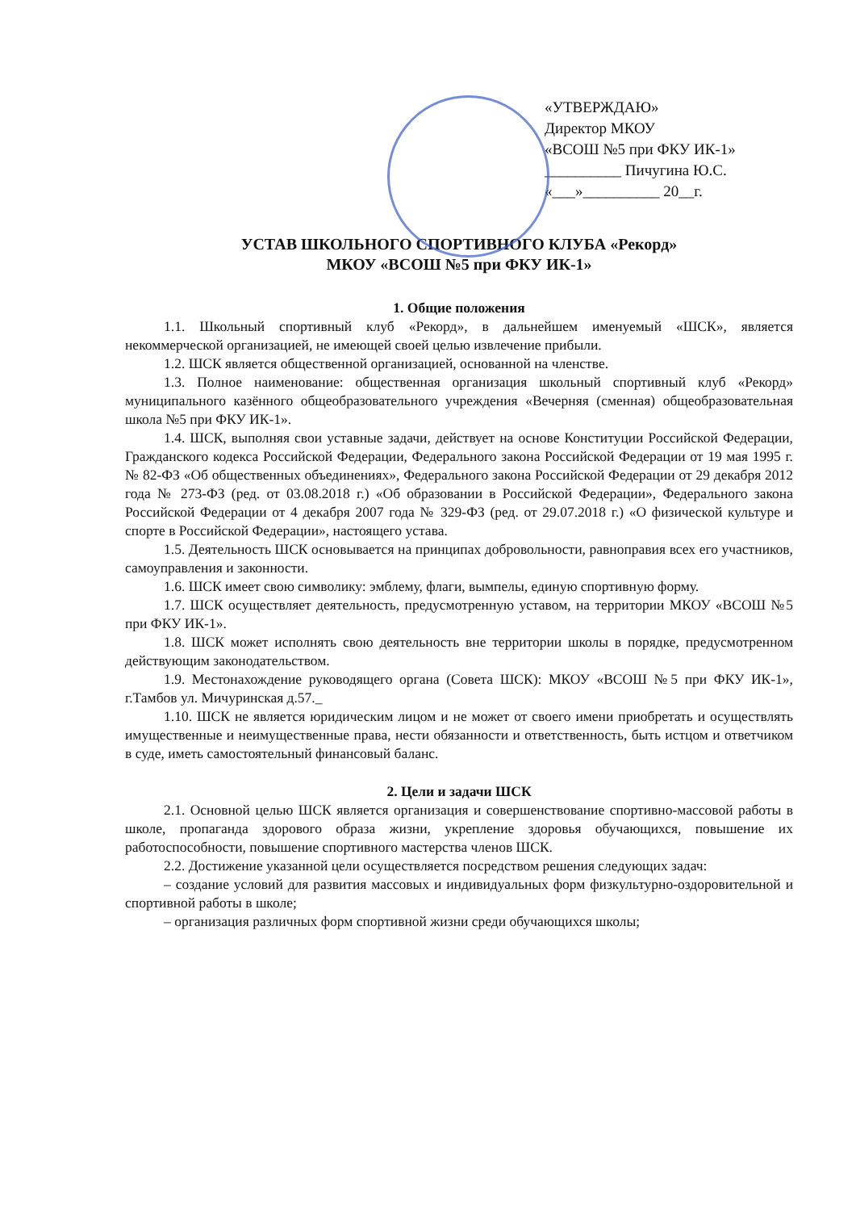«УТВЕРЖДАЮ»
Директор МКОУ
«ВСОШ №5 при ФКУ ИК-1»
__________ Пичугина Ю.С.
«___»__________ 20__г.
УСТАВ ШКОЛЬНОГО СПОРТИВНОГО КЛУБА «Рекорд»
МКОУ «ВСОШ №5 при ФКУ ИК-1»
1. Общие положения
1.1. Школьный спортивный клуб «Рекорд», в дальнейшем именуемый «ШСК», является некоммерческой организацией, не имеющей своей целью извлечение прибыли.
1.2. ШСК является общественной организацией, основанной на членстве.
1.3. Полное наименование: общественная организация школьный спортивный клуб «Рекорд» муниципального казённого общеобразовательного учреждения «Вечерняя (сменная) общеобразовательная школа №5 при ФКУ ИК-1».
1.4. ШСК, выполняя свои уставные задачи, действует на основе Конституции Российской Федерации, Гражданского кодекса Российской Федерации, Федерального закона Российской Федерации от 19 мая 1995 г. № 82-ФЗ «Об общественных объединениях», Федерального закона Российской Федерации от 29 декабря 2012 года № 273-ФЗ (ред. от 03.08.2018 г.) «Об образовании в Российской Федерации», Федерального закона Российской Федерации от 4 декабря 2007 года № 329-ФЗ (ред. от 29.07.2018 г.) «О физической культуре и спорте в Российской Федерации», настоящего устава.
1.5. Деятельность ШСК основывается на принципах добровольности, равноправия всех его участников, самоуправления и законности.
1.6. ШСК имеет свою символику: эмблему, флаги, вымпелы, единую спортивную форму.
1.7. ШСК осуществляет деятельность, предусмотренную уставом, на территории МКОУ «ВСОШ №5 при ФКУ ИК-1».
1.8. ШСК может исполнять свою деятельность вне территории школы в порядке, предусмотренном действующим законодательством.
1.9. Местонахождение руководящего органа (Совета ШСК): МКОУ «ВСОШ №5 при ФКУ ИК-1», г.Тамбов ул. Мичуринская д.57._
1.10. ШСК не является юридическим лицом и не может от своего имени приобретать и осуществлять имущественные и неимущественные права, нести обязанности и ответственность, быть истцом и ответчиком в суде, иметь самостоятельный финансовый баланс.
2. Цели и задачи ШСК
2.1. Основной целью ШСК является организация и совершенствование спортивно-массовой работы в школе, пропаганда здорового образа жизни, укрепление здоровья обучающихся, повышение их работоспособности, повышение спортивного мастерства членов ШСК.
2.2. Достижение указанной цели осуществляется посредством решения следующих задач:
– создание условий для развития массовых и индивидуальных форм физкультурно-оздоровительной и спортивной работы в школе;
– организация различных форм спортивной жизни среди обучающихся школы;